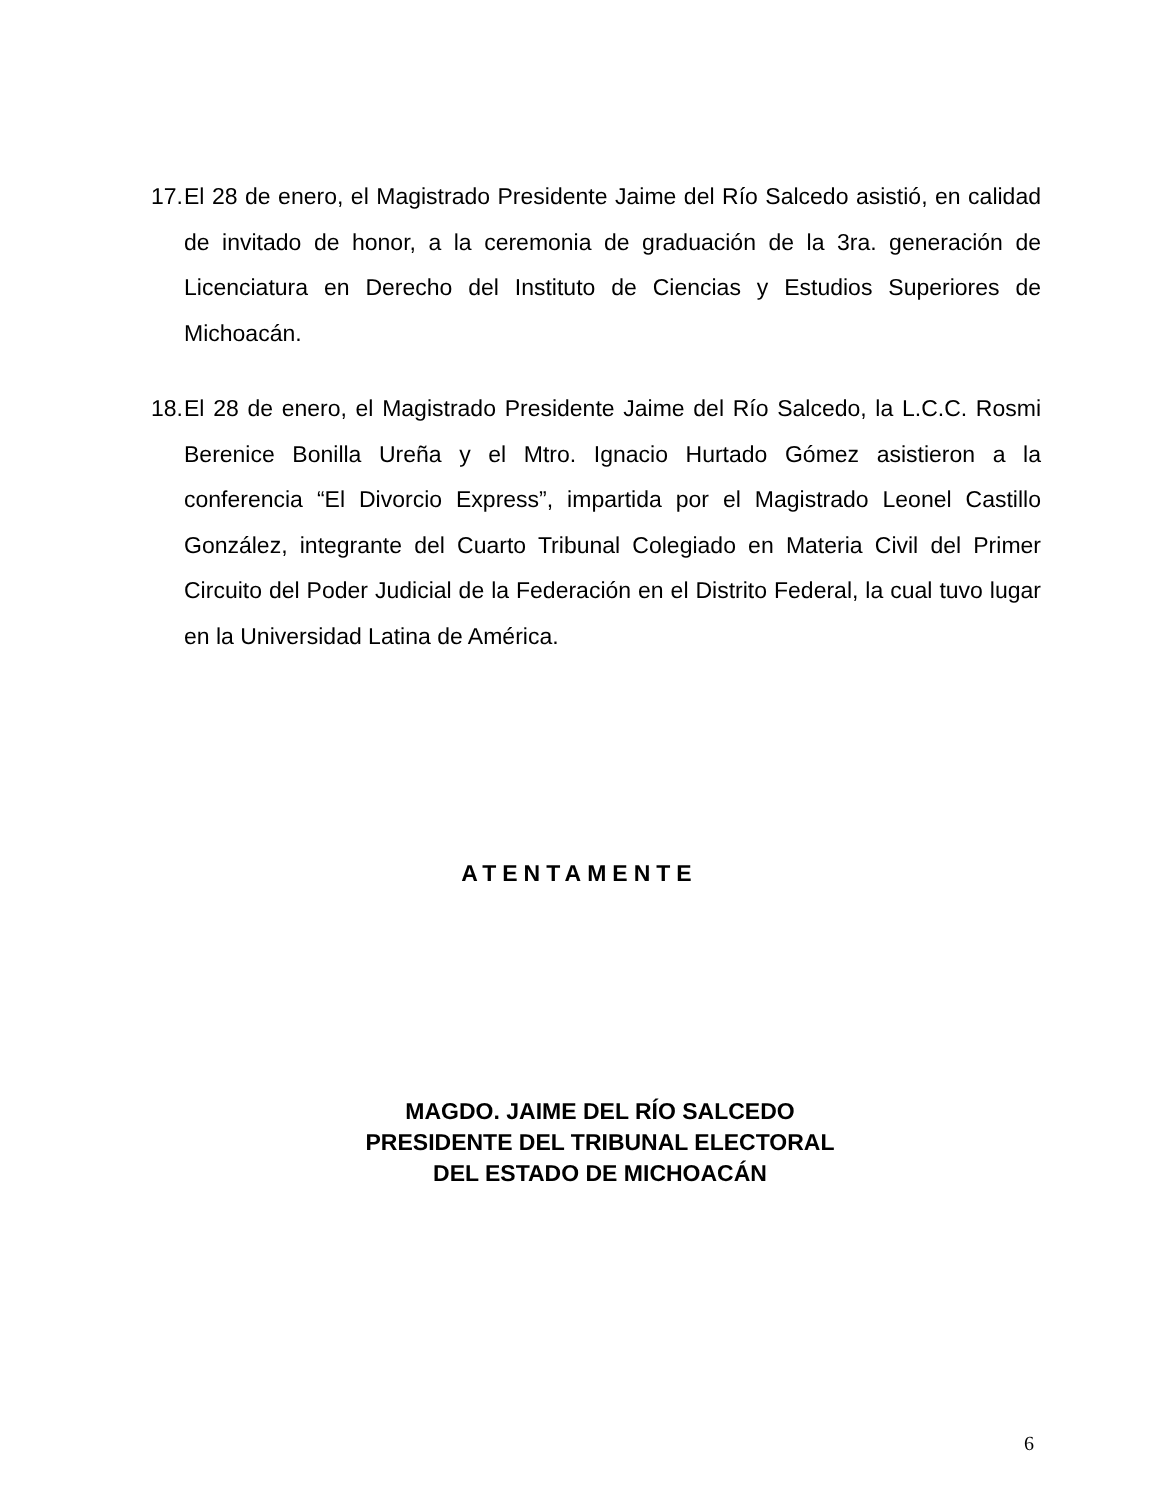17.
El 28 de enero, el Magistrado Presidente Jaime del Río Salcedo asistió, en calidad de invitado de honor, a la ceremonia de graduación de la 3ra. generación de Licenciatura en Derecho del Instituto de Ciencias y Estudios Superiores de Michoacán.
18.
El 28 de enero, el Magistrado Presidente Jaime del Río Salcedo, la L.C.C. Rosmi Berenice Bonilla Ureña y el Mtro. Ignacio Hurtado Gómez asistieron a la conferencia “El Divorcio Express”, impartida por el Magistrado Leonel Castillo González, integrante del Cuarto Tribunal Colegiado en Materia Civil del Primer Circuito del Poder Judicial de la Federación en el Distrito Federal, la cual tuvo lugar en la Universidad Latina de América.
ATENTAMENTE
MAGDO. JAIME DEL RÍO SALCEDO
PRESIDENTE DEL TRIBUNAL ELECTORAL
DEL ESTADO DE MICHOACÁN
6